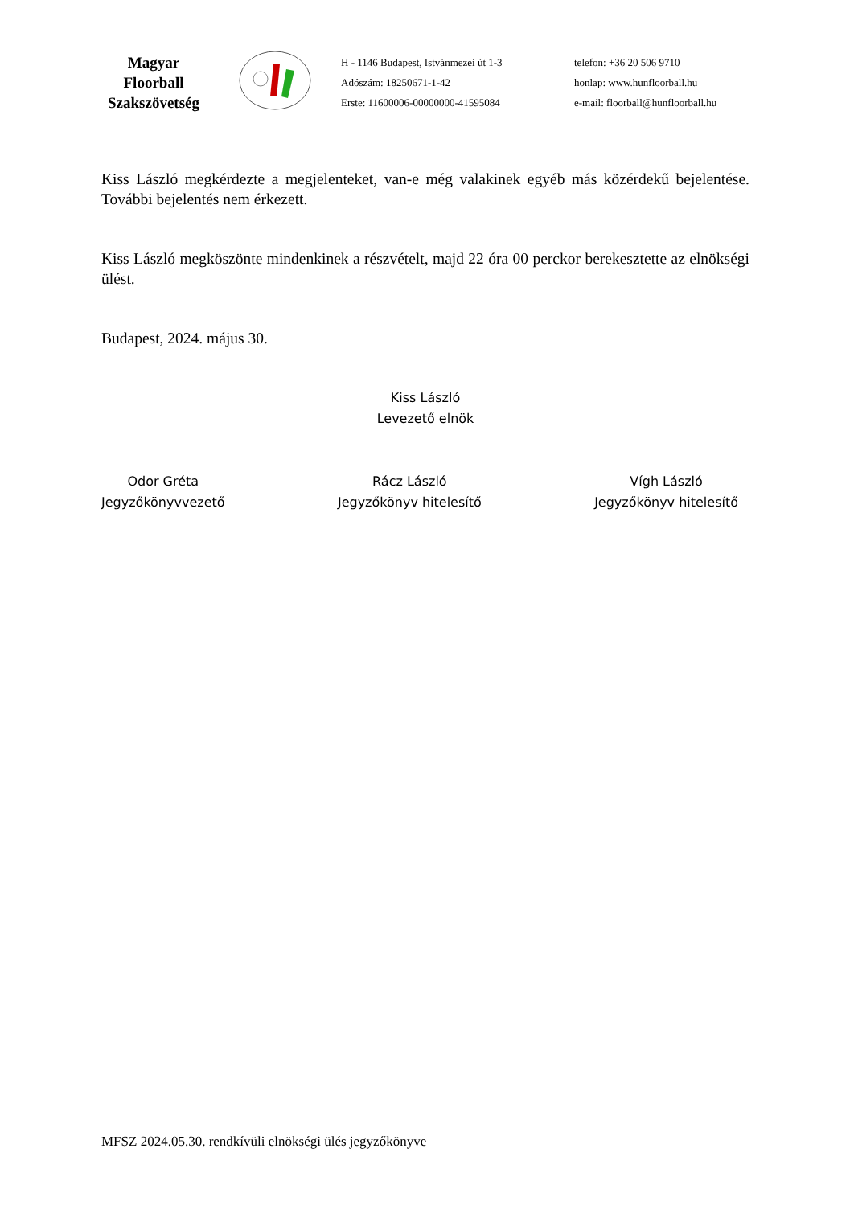Magyar
Floorball
Szakszövetség
H - 1146 Budapest, Istvánmezei út 1-3
Adószám: 18250671-1-42
Erste: 11600006-00000000-41595084
telefon: +36 20 506 9710
honlap: www.hunfloorball.hu
e-mail: floorball@hunfloorball.hu
Kiss László megkérdezte a megjelenteket, van-e még valakinek egyéb más közérdekű bejelentése. További bejelentés nem érkezett.
Kiss László megköszönte mindenkinek a részvételt, majd 22 óra 00 perckor berekesztette az elnökségi ülést.
Budapest, 2024. május 30.
Kiss László
Levezető elnök
Odor Gréta
Jegyzőkönyvvezető
Rácz László
Jegyzőkönyv hitelesítő
Vígh László
Jegyzőkönyv hitelesítő
MFSZ 2024.05.30. rendkívüli elnökségi ülés jegyzőkönyve